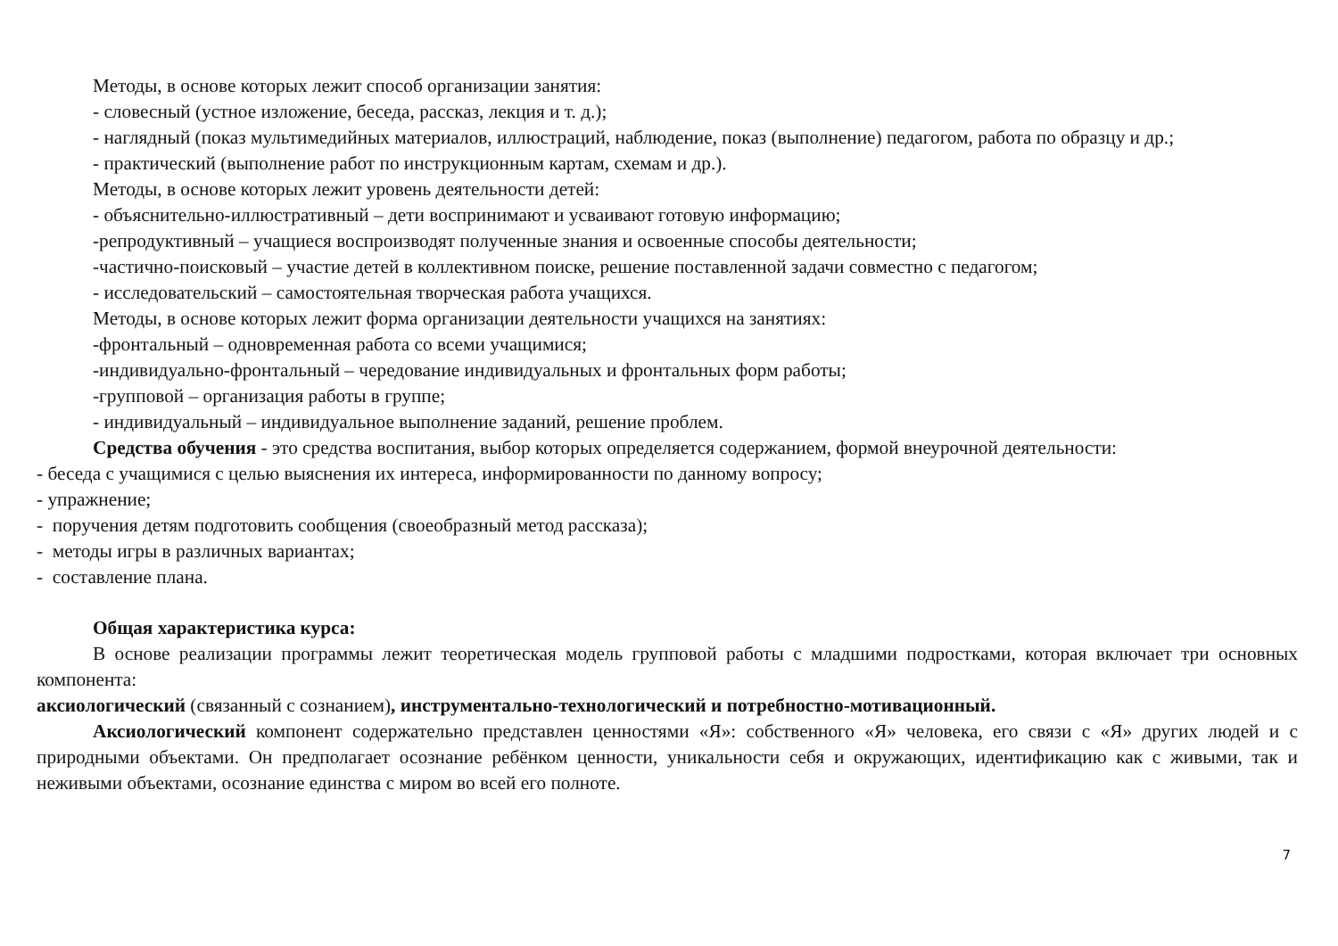Методы, в основе которых лежит способ организации занятия:
- словесный (устное изложение, беседа, рассказ, лекция и т. д.);
- наглядный (показ мультимедийных материалов, иллюстраций, наблюдение, показ (выполнение) педагогом, работа по образцу и др.;
- практический (выполнение работ по инструкционным картам, схемам и др.).
Методы, в основе которых лежит уровень деятельности детей:
- объяснительно-иллюстративный – дети воспринимают и усваивают готовую информацию;
-репродуктивный – учащиеся воспроизводят полученные знания и освоенные способы деятельности;
-частично-поисковый – участие детей в коллективном поиске, решение поставленной задачи совместно с педагогом;
- исследовательский – самостоятельная творческая работа учащихся.
Методы, в основе которых лежит форма организации деятельности учащихся на занятиях:
-фронтальный – одновременная работа со всеми учащимися;
-индивидуально-фронтальный – чередование индивидуальных и фронтальных форм работы;
-групповой – организация работы в группе;
- индивидуальный – индивидуальное выполнение заданий, решение проблем.
Средства обучения - это средства воспитания, выбор которых определяется содержанием, формой внеурочной деятельности:
- беседа с учащимися с целью выяснения их интереса, информированности по данному вопросу;
- упражнение;
- поручения детям подготовить сообщения (своеобразный метод рассказа);
- методы игры в различных вариантах;
- составление плана.
Общая характеристика курса:
В основе реализации программы лежит теоретическая модель групповой работы с младшими подростками, которая включает три основных компонента:
аксиологический (связанный с сознанием), инструментально-технологический и потребностно-мотивационный.
Аксиологический компонент содержательно представлен ценностями «Я»: собственного «Я» человека, его связи с «Я» других людей и с природными объектами. Он предполагает осознание ребёнком ценности, уникальности себя и окружающих, идентификацию как с живыми, так и неживыми объектами, осознание единства с миром во всей его полноте.
7